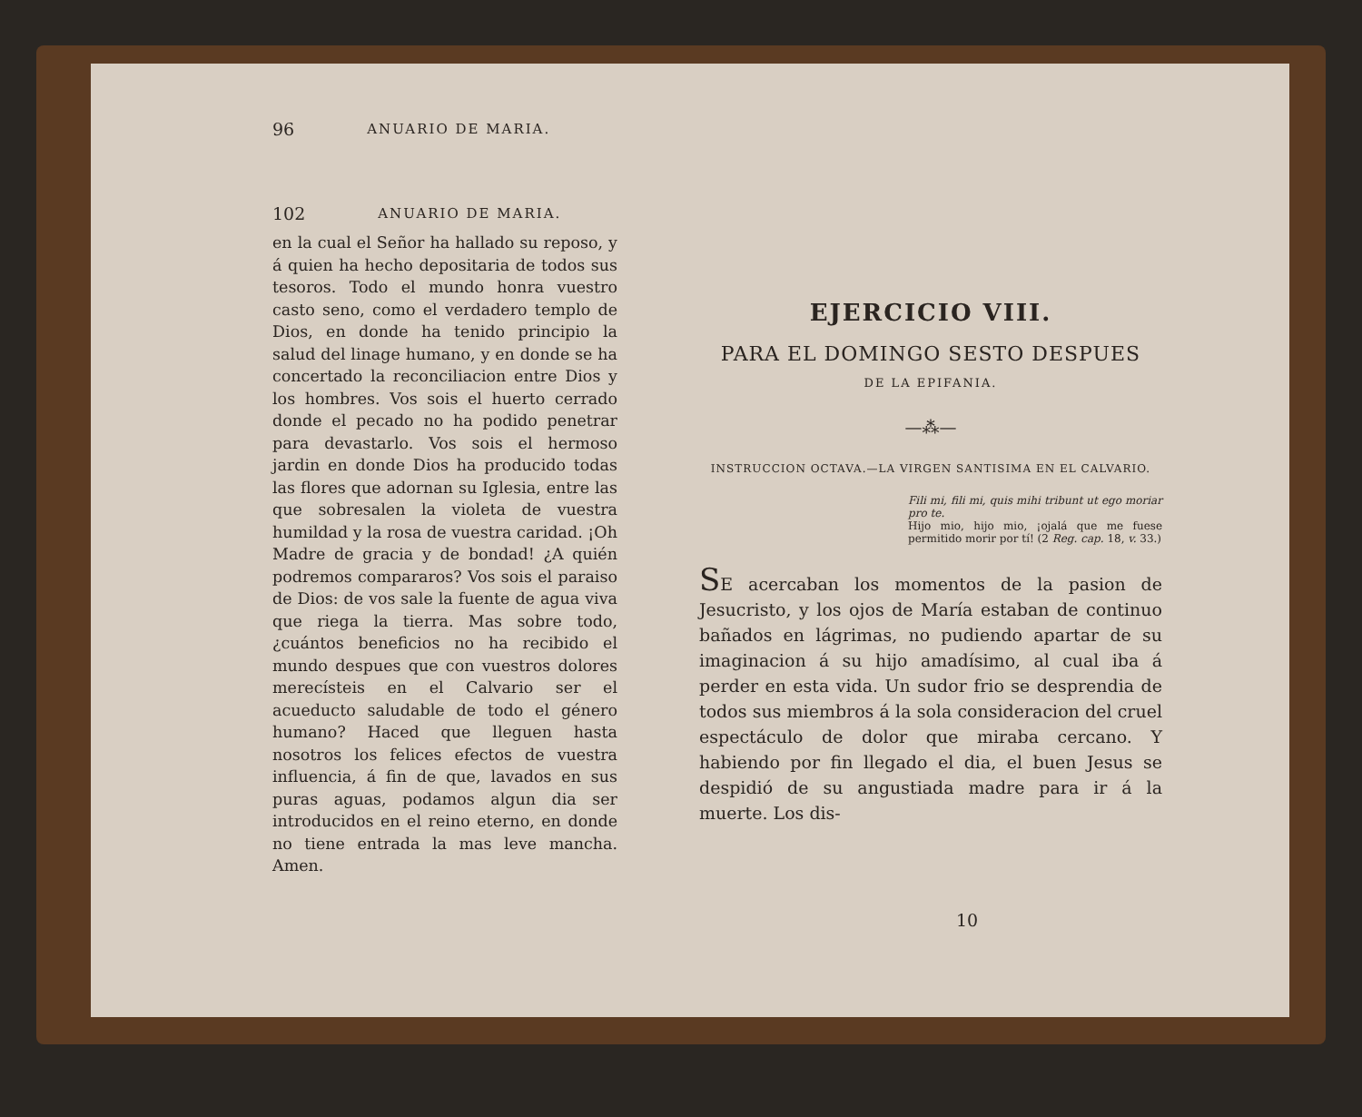96 ANUARIO DE MARIA.
102 ANUARIO DE MARIA.
en la cual el Señor ha hallado su reposo, y á quien ha hecho depositaria de todos sus tesoros. Todo el mundo honra vuestro casto seno, como el verdadero templo de Dios, en donde ha tenido principio la salud del linage humano, y en donde se ha concertado la reconciliacion entre Dios y los hombres. Vos sois el huerto cerrado donde el pecado no ha podido penetrar para devastarlo. Vos sois el hermoso jardin en donde Dios ha producido todas las flores que adornan su Iglesia, entre las que sobresalen la violeta de vuestra humildad y la rosa de vuestra caridad. ¡Oh Madre de gracia y de bondad! ¿A quién podremos compararos? Vos sois el paraiso de Dios: de vos sale la fuente de agua viva que riega la tierra. Mas sobre todo, ¿cuántos beneficios no ha recibido el mundo despues que con vuestros dolores merecísteis en el Calvario ser el acueducto saludable de todo el género humano? Haced que lleguen hasta nosotros los felices efectos de vuestra influencia, á fin de que, lavados en sus puras aguas, podamos algun dia ser introducidos en el reino eterno, en donde no tiene entrada la mas leve mancha. Amen.
EJERCICIO VIII.
PARA EL DOMINGO SESTO DESPUES
DE LA EPIFANIA.
—⁂—
INSTRUCCION OCTAVA.—LA VIRGEN SANTISIMA EN EL CALVARIO.
Fili mi, fili mi, quis mihi tribunt ut ego moriar pro te.
Hijo mio, hijo mio, ¡ojalá que me fuese permitido morir por tí! (2 Reg. cap. 18, v. 33.)
SE acercaban los momentos de la pasion de Jesucristo, y los ojos de María estaban de continuo bañados en lágrimas, no pudiendo apartar de su imaginacion á su hijo amadísimo, al cual iba á perder en esta vida. Un sudor frio se desprendia de todos sus miembros á la sola consideracion del cruel espectáculo de dolor que miraba cercano. Y habiendo por fin llegado el dia, el buen Jesus se despidió de su angustiada madre para ir á la muerte. Los dis-
10